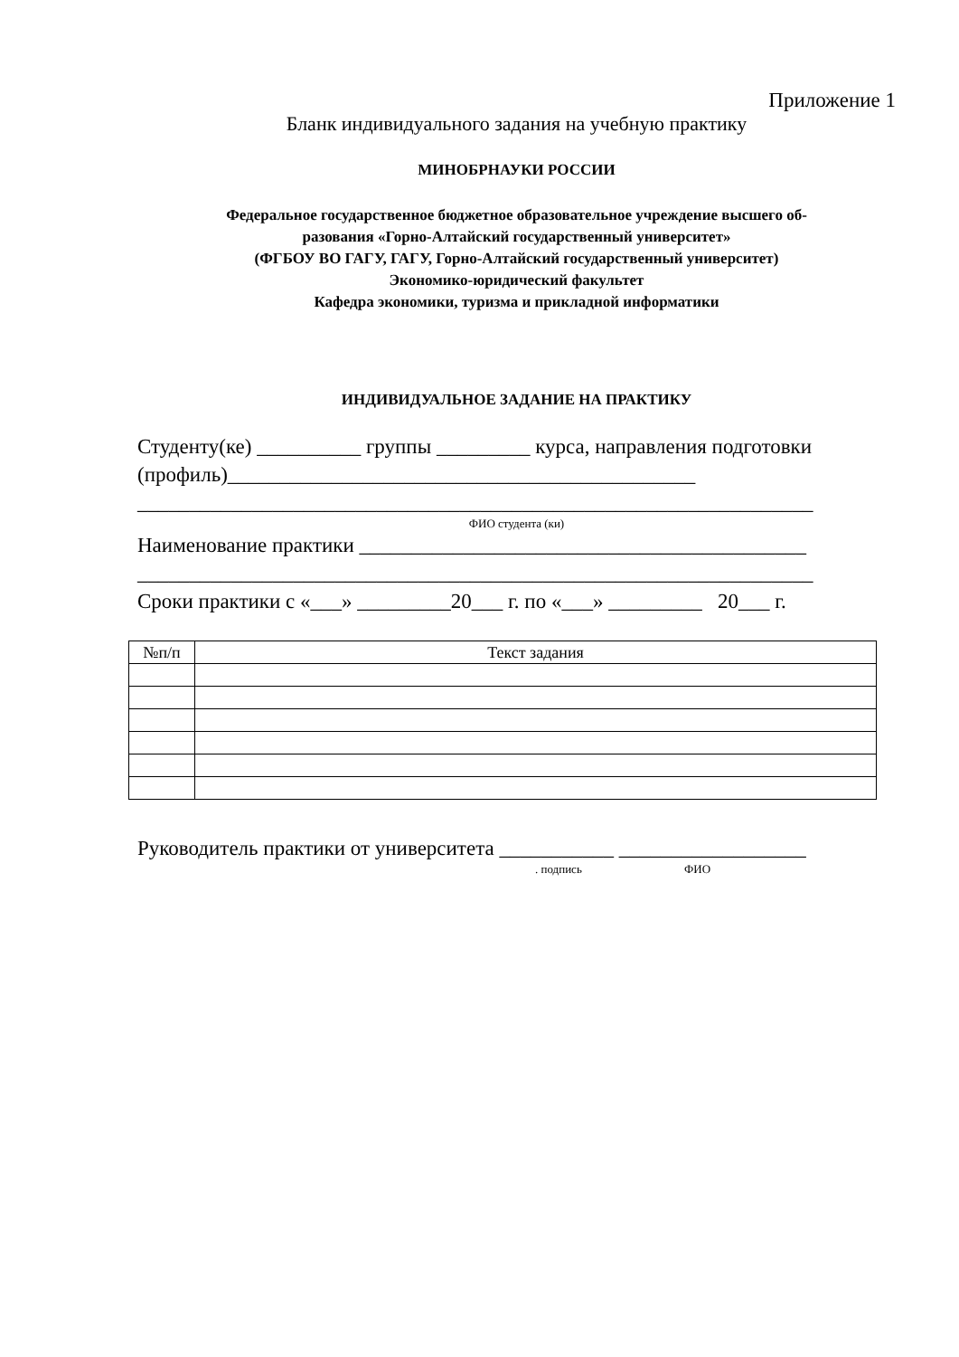Приложение 1
Бланк индивидуального задания на учебную практику
МИНОБРНАУКИ РОССИИ
Федеральное государственное бюджетное образовательное учреждение высшего об-
разования «Горно-Алтайский государственный университет»
(ФГБОУ ВО ГАГУ, ГАГУ, Горно-Алтайский государственный университет)
Экономико-юридический факультет
Кафедра экономики, туризма и прикладной информатики
ИНДИВИДУАЛЬНОЕ ЗАДАНИЕ НА ПРАКТИКУ
Студенту(ке) __________ группы _________ курса, направления подготовки (профиль)_____________________________________________
_________________________________________________________________
ФИО студента (ки)
Наименование практики ___________________________________________
_________________________________________________________________
Сроки практики с «___» _________20___ г. по «___» _________ 20___ г.
| №п/п | Текст задания |
| --- | --- |
Руководитель практики от университета ___________ __________________
. подпись ФИО